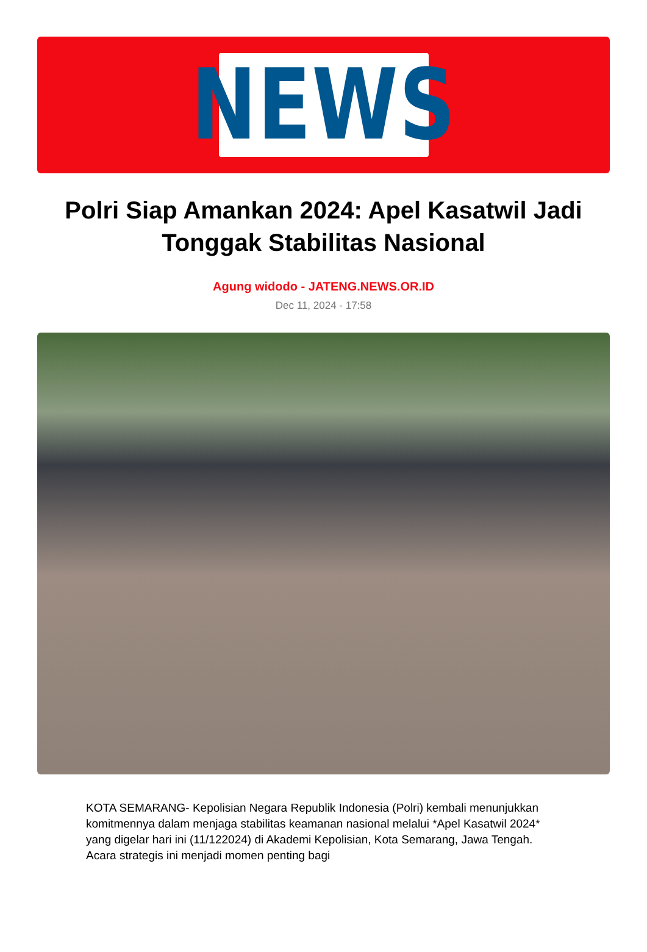NEWS
Polri Siap Amankan 2024: Apel Kasatwil Jadi Tonggak Stabilitas Nasional
Agung widodo - JATENG.NEWS.OR.ID
Dec 11, 2024 - 17:58
KOTA SEMARANG- Kepolisian Negara Republik Indonesia (Polri) kembali menunjukkan komitmennya dalam menjaga stabilitas keamanan nasional melalui *Apel Kasatwil 2024* yang digelar hari ini (11/122024) di Akademi Kepolisian, Kota Semarang, Jawa Tengah. Acara strategis ini menjadi momen penting bagi